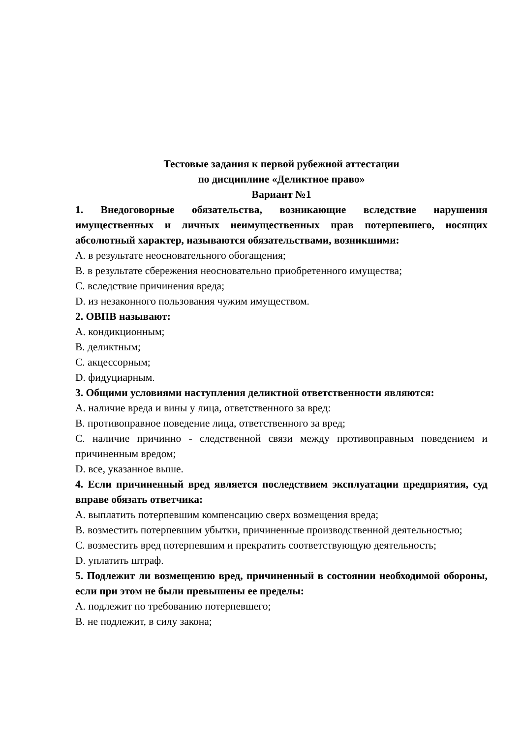Тестовые задания к первой рубежной аттестации
по дисциплине «Деликтное право»
Вариант №1
1. Внедоговорные обязательства, возникающие вследствие нарушения имущественных и личных неимущественных прав потерпевшего, носящих абсолютный характер, называются обязательствами, возникшими:
A. в результате неосновательного обогащения;
B. в результате сбережения неосновательно приобретенного имущества;
C. вследствие причинения вреда;
D. из незаконного пользования чужим имуществом.
2. ОВПВ называют:
A. кондикционным;
B. деликтным;
C. акцессорным;
D. фидуциарным.
3. Общими условиями наступления деликтной ответственности являются:
A. наличие вреда и вины у лица, ответственного за вред:
B. противоправное поведение лица, ответственного за вред;
C. наличие причинно - следственной связи между противоправным поведением и причиненным вредом;
D. все, указанное выше.
4. Если причиненный вред является последствием эксплуатации предприятия, суд вправе обязать ответчика:
A. выплатить потерпевшим компенсацию сверх возмещения вреда;
B. возместить потерпевшим убытки, причиненные производственной деятельностью;
C. возместить вред потерпевшим и прекратить соответствующую деятельность;
D. уплатить штраф.
5. Подлежит ли возмещению вред, причиненный в состоянии необходимой обороны, если при этом не были превышены ее пределы:
A. подлежит по требованию потерпевшего;
B. не подлежит, в силу закона;